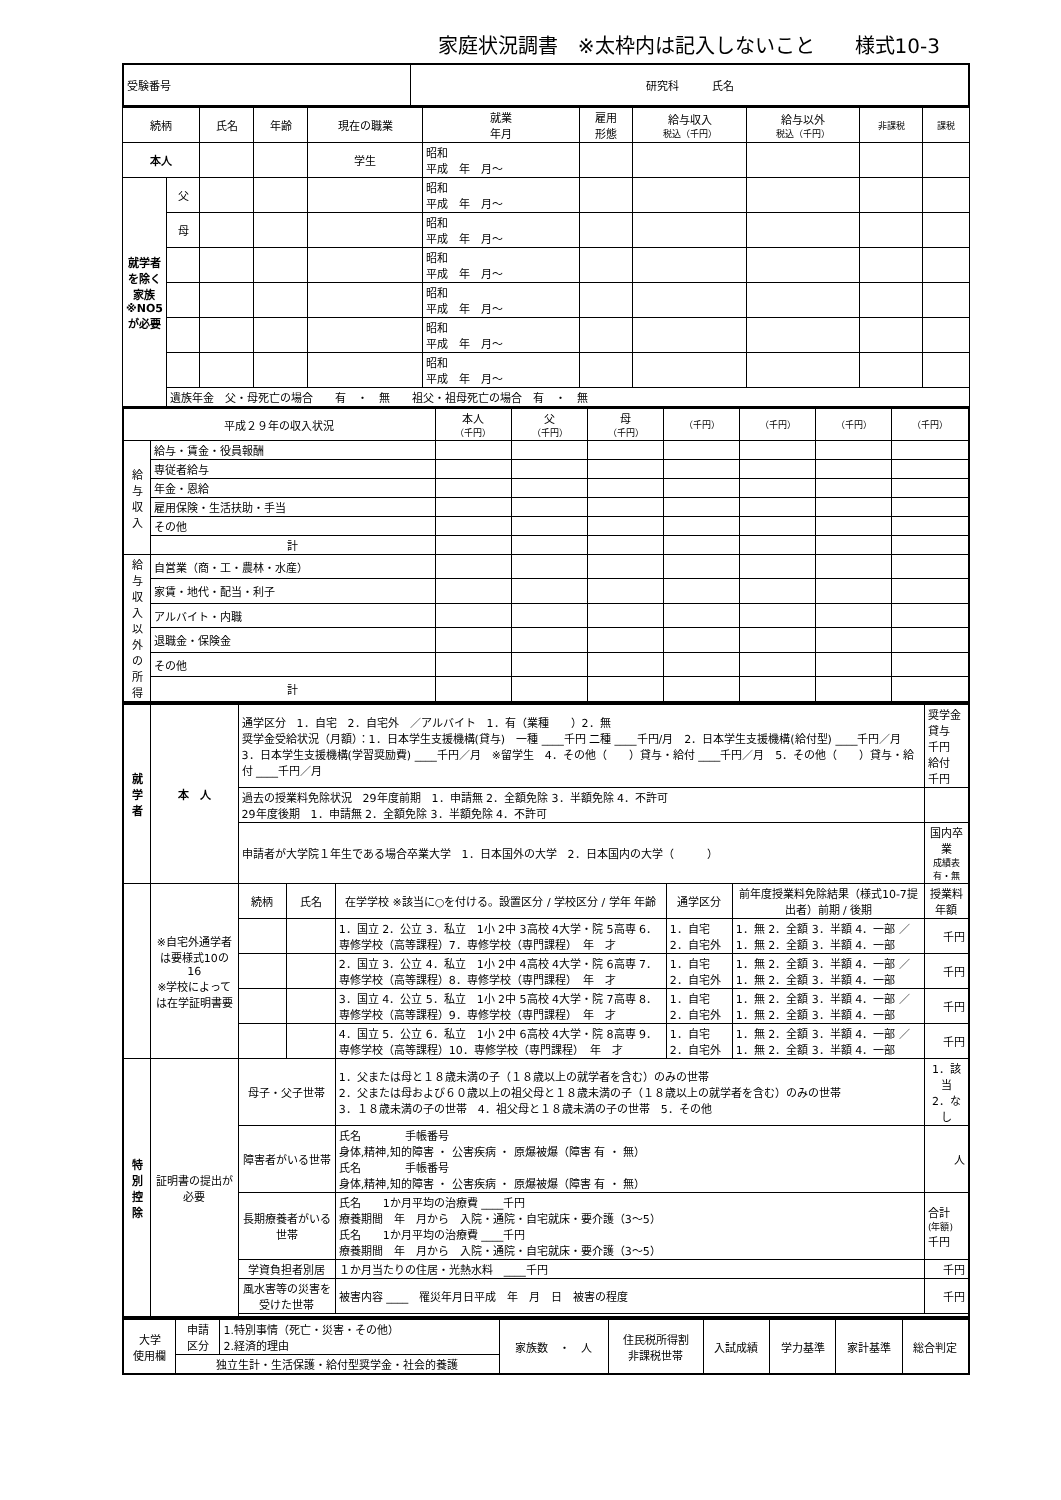家庭状況調書　※太枠内は記入しないこと　　様式10-3
| 受験番号 | 研究科 氏名 |
| 続柄 | | 氏名 | 年齢 | 現在の職業 | 就業 年月 | 雇用 形態 | 給与収入 税込（千円） | 給与以外 税込（千円） | 非課税 | 課税 |
| --- | --- | --- | --- | --- | --- | --- | --- | --- | --- | --- |
| 本人 | | | | 学生 | 昭和 平成 年 月～ | | | | | |
| 就学者を除く家族※NO5が必要 | 父 | | | | 昭和 平成 年 月～ | | | | | |
| | 母 | | | | 昭和 平成 年 月～ | | | | | |
| | | | | | 昭和 平成 年 月～ | | | | | |
| | | | | | 昭和 平成 年 月～ | | | | | |
| | | | | | 昭和 平成 年 月～ | | | | | |
| | | | | | 昭和 平成 年 月～ | | | | | |
| | 遺族年金 父・母死亡の場合 有 ・ 無 祖父・祖母死亡の場合 有 ・ 無 | | | | | | | | | |
| 平成２９年の収入状況 | | 本人 （千円） | 父 （千円） | 母 （千円） | （千円） | （千円） | （千円） | （千円） |
| --- | --- | --- | --- | --- | --- | --- | --- | --- |
| 給与収入 | 給与・賃金・役員報酬 | | | | | | | |
| | 専従者給与 | | | | | | | |
| | 年金・恩給 | | | | | | | |
| | 雇用保険・生活扶助・手当 | | | | | | | |
| | その他 | | | | | | | |
| | 計 | | | | | | | |
| 給与収入以外の所得 | 自営業（商・工・農林・水産） | | | | | | | |
| | 家賃・地代・配当・利子 | | | | | | | |
| | アルバイト・内職 | | | | | | | |
| | 退職金・保険金 | | | | | | | |
| | その他 | | | | | | | |
| | 計 | | | | | | | |
| 就学者 | 本 人 | 通学区分 1．自宅 2．自宅外 ／アルバイト 1．有（業種 ）2．無 奨学金受給状況（月額）：1．日本学生支援機構(貸与) 一種 ____千円 二種 ____千円/月 2．日本学生支援機構(給付型) ____千円／月 3．日本学生支援機構(学習奨励費) ____千円／月 ※留学生 4．その他（ ）貸与・給付 ____千円／月 5．その他（ ）貸与・給付 ____千円／月 | | | | | 奨学金 貸与 千円 給付 千円 |
| | | 過去の授業料免除状況 29年度前期 1．申請無 2．全額免除 3．半額免除 4．不許可 29年度後期 1．申請無 2．全額免除 3．半額免除 4．不許可 | | | | | |
| | | 申請者が大学院１年生である場合卒業大学 1．日本国外の大学 2．日本国内の大学（ ） | | | | | 国内卒業 成績表 有・無 |
| | ※自宅外通学者は要様式10の16 ※学校によっては在学証明書要 | 続柄 | 氏名 | 在学学校 ※該当に○を付ける。設置区分 / 学校区分 / 学年 年齢 | 通学区分 | 前年度授業料免除結果（様式10-7提出者）前期 / 後期 | 授業料年額 |
| | | | | 1．国立 2．公立 3．私立 1小 2中 3高校 4大学・院 5高専 6．専修学校（高等課程）7．専修学校（専門課程） 年 才 | 1．自宅 2．自宅外 | 1．無 2．全額 3．半額 4．一部 ／ 1．無 2．全額 3．半額 4．一部 | 千円 |
| | | | | 2．国立 3．公立 4．私立 1小 2中 4高校 4大学・院 6高専 7．専修学校（高等課程）8．専修学校（専門課程） 年 才 | 1．自宅 2．自宅外 | 1．無 2．全額 3．半額 4．一部 ／ 1．無 2．全額 3．半額 4．一部 | 千円 |
| | | | | 3．国立 4．公立 5．私立 1小 2中 5高校 4大学・院 7高専 8．専修学校（高等課程）9．専修学校（専門課程） 年 才 | 1．自宅 2．自宅外 | 1．無 2．全額 3．半額 4．一部 ／ 1．無 2．全額 3．半額 4．一部 | 千円 |
| | | | | 4．国立 5．公立 6．私立 1小 2中 6高校 4大学・院 8高専 9．専修学校（高等課程）10．専修学校（専門課程） 年 才 | 1．自宅 2．自宅外 | 1．無 2．全額 3．半額 4．一部 ／ 1．無 2．全額 3．半額 4．一部 | 千円 |
| 特別控除 | 証明書の提出が必要 | 母子・父子世帯 | | 1．父または母と１８歳未満の子（１８歳以上の就学者を含む）のみの世帯 2．父または母および６０歳以上の祖父母と１８歳未満の子（１８歳以上の就学者を含む）のみの世帯 3．１８歳未満の子の世帯 4．祖父母と１８歳未満の子の世帯 5．その他 | | | 1．該当 2．なし |
| | | 障害者がいる世帯 | | 氏名 手帳番号 身体,精神,知的障害 ・ 公害疾病 ・ 原爆被爆（障害 有 ・ 無） 氏名 手帳番号 身体,精神,知的障害 ・ 公害疾病 ・ 原爆被爆（障害 有 ・ 無） | | | 人 |
| | | 長期療養者がいる世帯 | | 氏名 1か月平均の治療費 ____千円 療養期間 年 月から 入院・通院・自宅就床・要介護（3～5） 氏名 1か月平均の治療費 ____千円 療養期間 年 月から 入院・通院・自宅就床・要介護（3～5） | | | 合計 (年額) 千円 |
| | | 学資負担者別居 | | １か月当たりの住居・光熱水料 ____千円 | | | 千円 |
| | | 風水害等の災害を受けた世帯 | | 被害内容 ____ 罹災年月日平成 年 月 日 被害の程度 | | | 千円 |
| 大学 使用欄 | 申請 区分 | 1.特別事情（死亡・災害・その他） 2.経済的理由 | 家族数 ・ 人 | 住民税所得割 非課税世帯 | 入試成績 | 学力基準 | 家計基準 | 総合判定 |
| | 独立生計・生活保護・給付型奨学金・社会的養護 | | | | | | | |